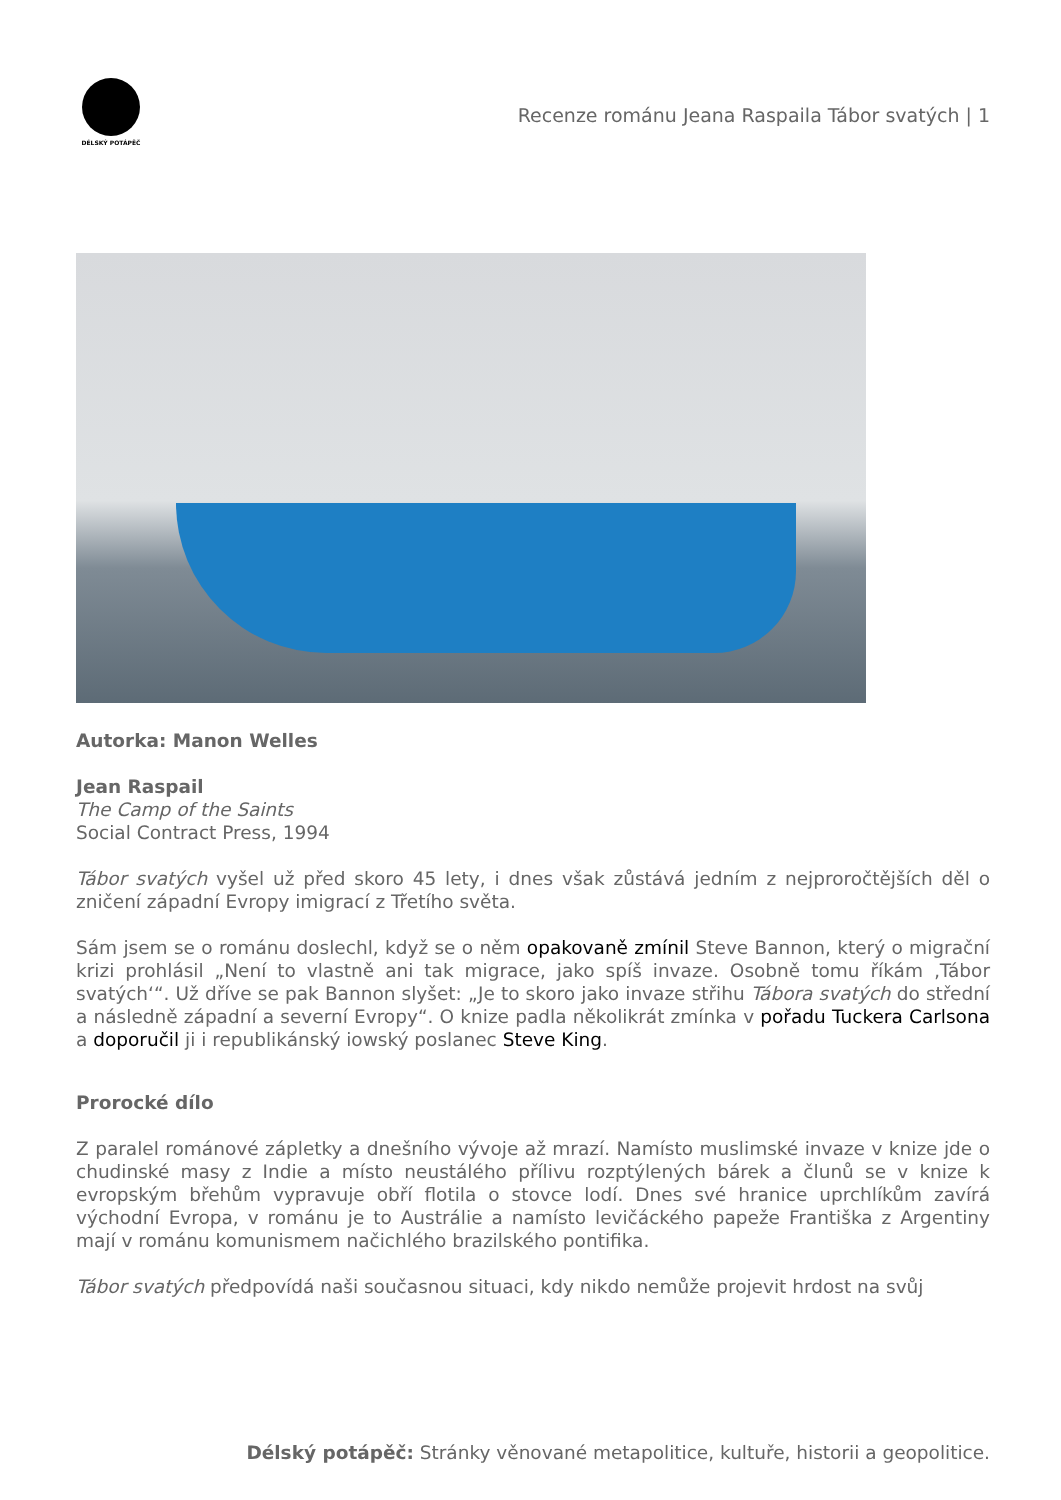DÉLSKÝ POTÁPĚČ
Recenze románu Jeana Raspaila Tábor svatých | 1
Autorka: Manon Welles
Jean Raspail
The Camp of the Saints
Social Contract Press, 1994
Tábor svatých vyšel už před skoro 45 lety, i dnes však zůstává jedním z nejproročtějších děl o zničení západní Evropy imigrací z Třetího světa.
Sám jsem se o románu doslechl, když se o něm opakovaně zmínil Steve Bannon, který o migrační krizi prohlásil „Není to vlastně ani tak migrace, jako spíš invaze. Osobně tomu říkám ‚Tábor svatých‘“. Už dříve se pak Bannon slyšet: „Je to skoro jako invaze střihu Tábora svatých do střední a následně západní a severní Evropy“. O knize padla několikrát zmínka v pořadu Tuckera Carlsona a doporučil ji i republikánský iowský poslanec Steve King.
Prorocké dílo
Z paralel románové zápletky a dnešního vývoje až mrazí. Namísto muslimské invaze v knize jde o chudinské masy z Indie a místo neustálého přílivu rozptýlených bárek a člunů se v knize k evropským břehům vypravuje obří flotila o stovce lodí. Dnes své hranice uprchlíkům zavírá východní Evropa, v románu je to Austrálie a namísto levičáckého papeže Františka z Argentiny mají v románu komunismem načichlého brazilského pontifika.
Tábor svatých předpovídá naši současnou situaci, kdy nikdo nemůže projevit hrdost na svůj
Délský potápěč: Stránky věnované metapolitice, kultuře, historii a geopolitice.